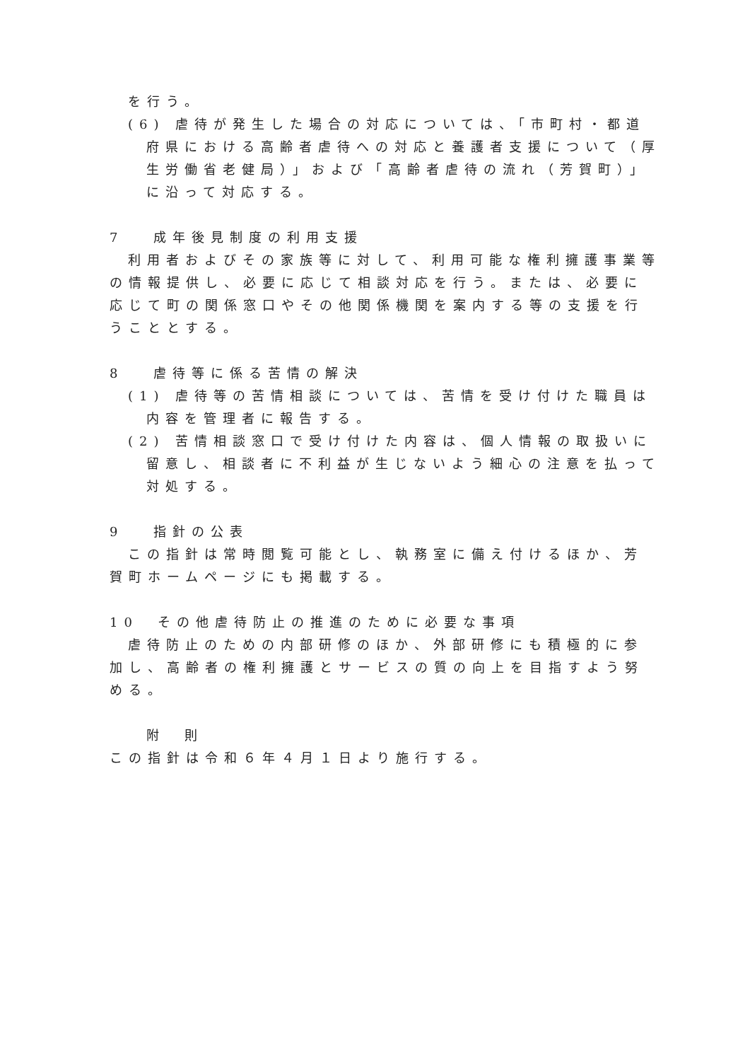を行う。
(6) 虐待が発生した場合の対応については、「市町村・都道府県における高齢者虐待への対応と養護者支援について（厚生労働省老健局）」および「高齢者虐待の流れ（芳賀町）」に沿って対応する。
7　 成年後見制度の利用支援
利用者およびその家族等に対して、利用可能な権利擁護事業等の情報提供し、必要に応じて相談対応を行う。または、必要に応じて町の関係窓口やその他関係機関を案内する等の支援を行うこととする。
8　 虐待等に係る苦情の解決
(1) 虐待等の苦情相談については、苦情を受け付けた職員は内容を管理者に報告する。
(2) 苦情相談窓口で受け付けた内容は、個人情報の取扱いに留意し、相談者に不利益が生じないよう細心の注意を払って対処する。
9　 指針の公表
この指針は常時閲覧可能とし、執務室に備え付けるほか、芳賀町ホームページにも掲載する。
10　その他虐待防止の推進のために必要な事項
虐待防止のための内部研修のほか、外部研修にも積極的に参加し、高齢者の権利擁護とサービスの質の向上を目指すよう努める。
附　則
この指針は令和６年４月１日より施行する。